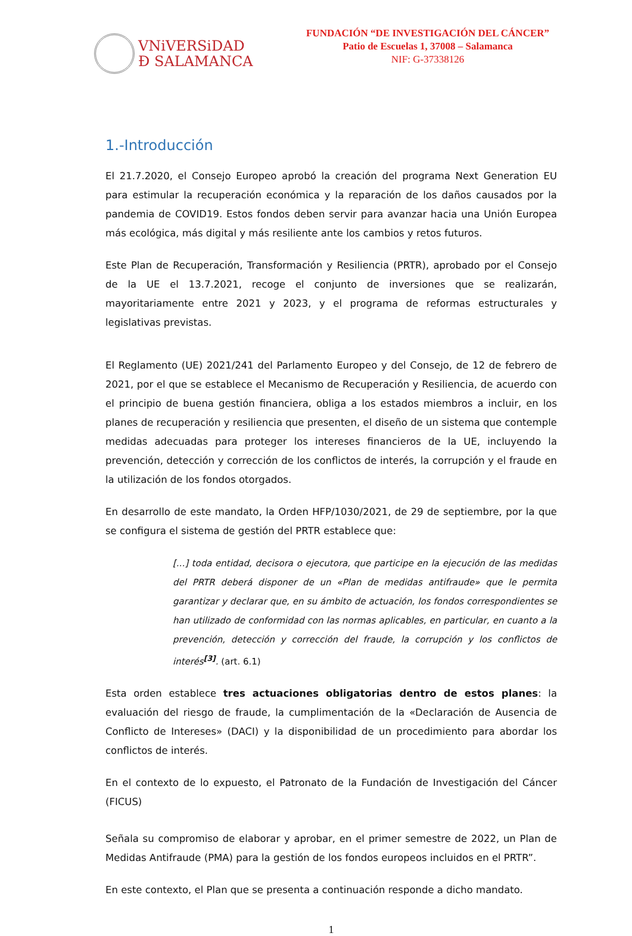VNiVERSiDAD
Đ SALAMANCA
FUNDACIÓN “DE INVESTIGACIÓN DEL CÁNCER”
Patio de Escuelas 1, 37008 – Salamanca
NIF: G-37338126
1.-Introducción
El 21.7.2020, el Consejo Europeo aprobó la creación del programa Next Generation EU para estimular la recuperación económica y la reparación de los daños causados por la pandemia de COVID19. Estos fondos deben servir para avanzar hacia una Unión Europea más ecológica, más digital y más resiliente ante los cambios y retos futuros.
Este Plan de Recuperación, Transformación y Resiliencia (PRTR), aprobado por el Consejo de la UE el 13.7.2021, recoge el conjunto de inversiones que se realizarán, mayoritariamente entre 2021 y 2023, y el programa de reformas estructurales y legislativas previstas.
El Reglamento (UE) 2021/241 del Parlamento Europeo y del Consejo, de 12 de febrero de 2021, por el que se establece el Mecanismo de Recuperación y Resiliencia, de acuerdo con el principio de buena gestión financiera, obliga a los estados miembros a incluir, en los planes de recuperación y resiliencia que presenten, el diseño de un sistema que contemple medidas adecuadas para proteger los intereses financieros de la UE, incluyendo la prevención, detección y corrección de los conflictos de interés, la corrupción y el fraude en la utilización de los fondos otorgados.
En desarrollo de este mandato, la Orden HFP/1030/2021, de 29 de septiembre, por la que se configura el sistema de gestión del PRTR establece que:
[...] toda entidad, decisora o ejecutora, que participe en la ejecución de las medidas del PRTR deberá disponer de un «Plan de medidas antifraude» que le permita garantizar y declarar que, en su ámbito de actuación, los fondos correspondientes se han utilizado de conformidad con las normas aplicables, en particular, en cuanto a la prevención, detección y corrección del fraude, la corrupción y los conflictos de interés<sup>[3]</sup>. (art. 6.1)
Esta orden establece tres actuaciones obligatorias dentro de estos planes: la evaluación del riesgo de fraude, la cumplimentación de la «Declaración de Ausencia de Conflicto de Intereses» (DACI) y la disponibilidad de un procedimiento para abordar los conflictos de interés.
En el contexto de lo expuesto, el Patronato de la Fundación de Investigación del Cáncer (FICUS)
Señala su compromiso de elaborar y aprobar, en el primer semestre de 2022, un Plan de Medidas Antifraude (PMA) para la gestión de los fondos europeos incluidos en el PRTR”.
En este contexto, el Plan que se presenta a continuación responde a dicho mandato.
1